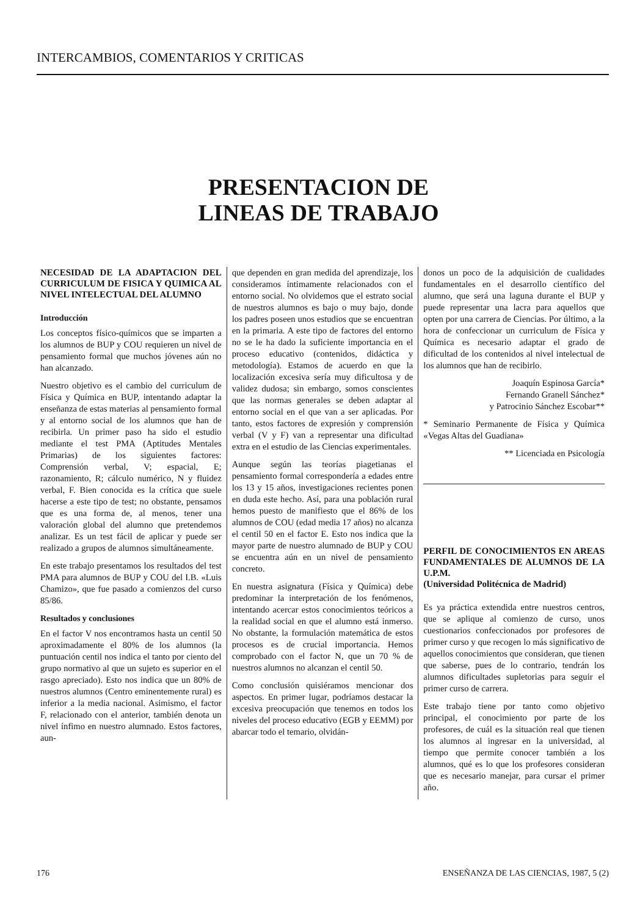INTERCAMBIOS, COMENTARIOS Y CRITICAS
PRESENTACION DE
LINEAS DE TRABAJO
NECESIDAD DE LA ADAPTACION DEL CURRICULUM DE FISICA Y QUIMICA AL NIVEL INTELECTUAL DEL ALUMNO
Introducción
Los conceptos físico-químicos que se imparten a los alumnos de BUP y COU requieren un nivel de pensamiento formal que muchos jóvenes aún no han alcanzado.
Nuestro objetivo es el cambio del curriculum de Física y Química en BUP, intentando adaptar la enseñanza de estas materias al pensamiento formal y al entorno social de los alumnos que han de recibirla. Un primer paso ha sido el estudio mediante el test PMA (Aptitudes Mentales Primarias) de los siguientes factores: Comprensión verbal, V; espacial, E; razonamiento, R; cálculo numérico, N y fluidez verbal, F. Bien conocida es la crítica que suele hacerse a este tipo de test; no obstante, pensamos que es una forma de, al menos, tener una valoración global del alumno que pretendemos analizar. Es un test fácil de aplicar y puede ser realizado a grupos de alumnos simultáneamente.
En este trabajo presentamos los resultados del test PMA para alumnos de BUP y COU del I.B. «Luis Chamizo», que fue pasado a comienzos del curso 85/86.
Resultados y conclusiones
En el factor V nos encontramos hasta un centil 50 aproximadamente el 80% de los alumnos (la puntuación centil nos indica el tanto por ciento del grupo normativo al que un sujeto es superior en el rasgo apreciado). Esto nos indica que un 80% de nuestros alumnos (Centro eminentemente rural) es inferior a la media nacional. Asimismo, el factor F, relacionado con el anterior, también denota un nivel ínfimo en nuestro alumnado. Estos factores, aun-
que dependen en gran medida del aprendizaje, los consideramos íntimamente relacionados con el entorno social. No olvidemos que el estrato social de nuestros alumnos es bajo o muy bajo, donde los padres poseen unos estudios que se encuentran en la primaria. A este tipo de factores del entorno no se le ha dado la suficiente importancia en el proceso educativo (contenidos, didáctica y metodología). Estamos de acuerdo en que la localización excesiva sería muy dificultosa y de validez dudosa; sin embargo, somos conscientes que las normas generales se deben adaptar al entorno social en el que van a ser aplicadas. Por tanto, estos factores de expresión y comprensión verbal (V y F) van a representar una dificultad extra en el estudio de las Ciencias experimentales.
Aunque según las teorías piagetianas el pensamiento formal correspondería a edades entre los 13 y 15 años, investigaciones recientes ponen en duda este hecho. Así, para una población rural hemos puesto de manifiesto que el 86% de los alumnos de COU (edad media 17 años) no alcanza el centil 50 en el factor E. Esto nos indica que la mayor parte de nuestro alumnado de BUP y COU se encuentra aún en un nivel de pensamiento concreto.
En nuestra asignatura (Física y Química) debe predominar la interpretación de los fenómenos, intentando acercar estos conocimientos teóricos a la realidad social en que el alumno está inmerso. No obstante, la formulación matemática de estos procesos es de crucial importancia. Hemos comprobado con el factor N, que un 70 % de nuestros alumnos no alcanzan el centil 50.
Como conclusión quisiéramos mencionar dos aspectos. En primer lugar, podríamos destacar la excesiva preocupación que tenemos en todos los niveles del proceso educativo (EGB y EEMM) por abarcar todo el temario, olvidán-
donos un poco de la adquisición de cualidades fundamentales en el desarrollo científico del alumno, que será una laguna durante el BUP y puede representar una lacra para aquellos que opten por una carrera de Ciencias. Por último, a la hora de confeccionar un curriculum de Física y Química es necesario adaptar el grado de dificultad de los contenidos al nivel intelectual de los alumnos que han de recibirlo.
Joaquín Espinosa García*
Fernando Granell Sánchez*
y Patrocinio Sánchez Escobar**
* Seminario Permanente de Física y Química «Vegas Altas del Guadiana»
** Licenciada en Psicología
PERFIL DE CONOCIMIENTOS EN AREAS FUNDAMENTALES DE ALUMNOS DE LA U.P.M.
(Universidad Politécnica de Madrid)
Es ya práctica extendida entre nuestros centros, que se aplique al comienzo de curso, unos cuestionarios confeccionados por profesores de primer curso y que recogen lo más significativo de aquellos conocimientos que consideran, que tienen que saberse, pues de lo contrario, tendrán los alumnos dificultades supletorias para seguir el primer curso de carrera.
Este trabajo tiene por tanto como objetivo principal, el conocimiento por parte de los profesores, de cuál es la situación real que tienen los alumnos al ingresar en la universidad, al tiempo que permite conocer también a los alumnos, qué es lo que los profesores consideran que es necesario manejar, para cursar el primer año.
176 ENSEÑANZA DE LAS CIENCIAS, 1987, 5 (2)